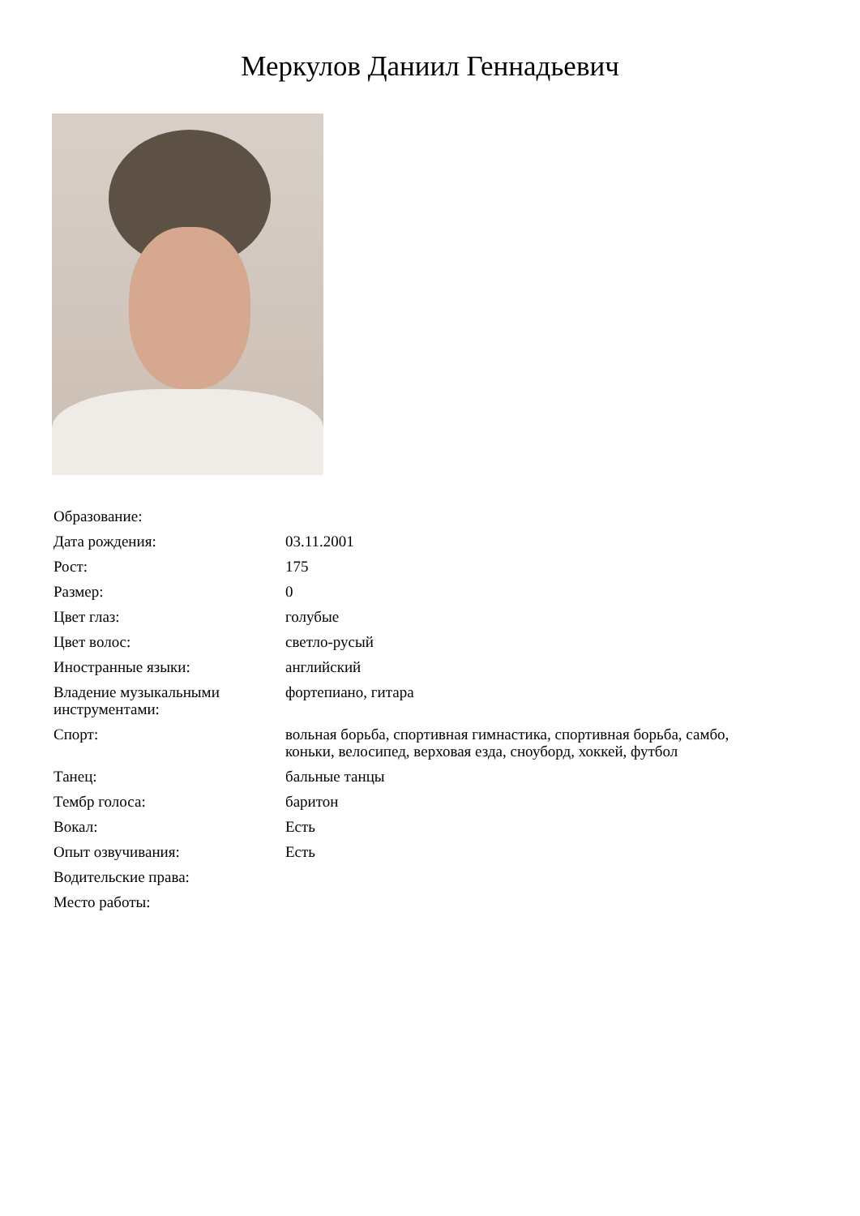Меркулов Даниил Геннадьевич
| Образование: | |
| Дата рождения: | 03.11.2001 |
| Рост: | 175 |
| Размер: | 0 |
| Цвет глаз: | голубые |
| Цвет волос: | светло-русый |
| Иностранные языки: | английский |
| Владение музыкальными инструментами: | фортепиано, гитара |
| Спорт: | вольная борьба, спортивная гимнастика, спортивная борьба, самбо, коньки, велосипед, верховая езда, сноуборд, хоккей, футбол |
| Танец: | бальные танцы |
| Тембр голоса: | баритон |
| Вокал: | Есть |
| Опыт озвучивания: | Есть |
| Водительские права: | |
| Место работы: | |